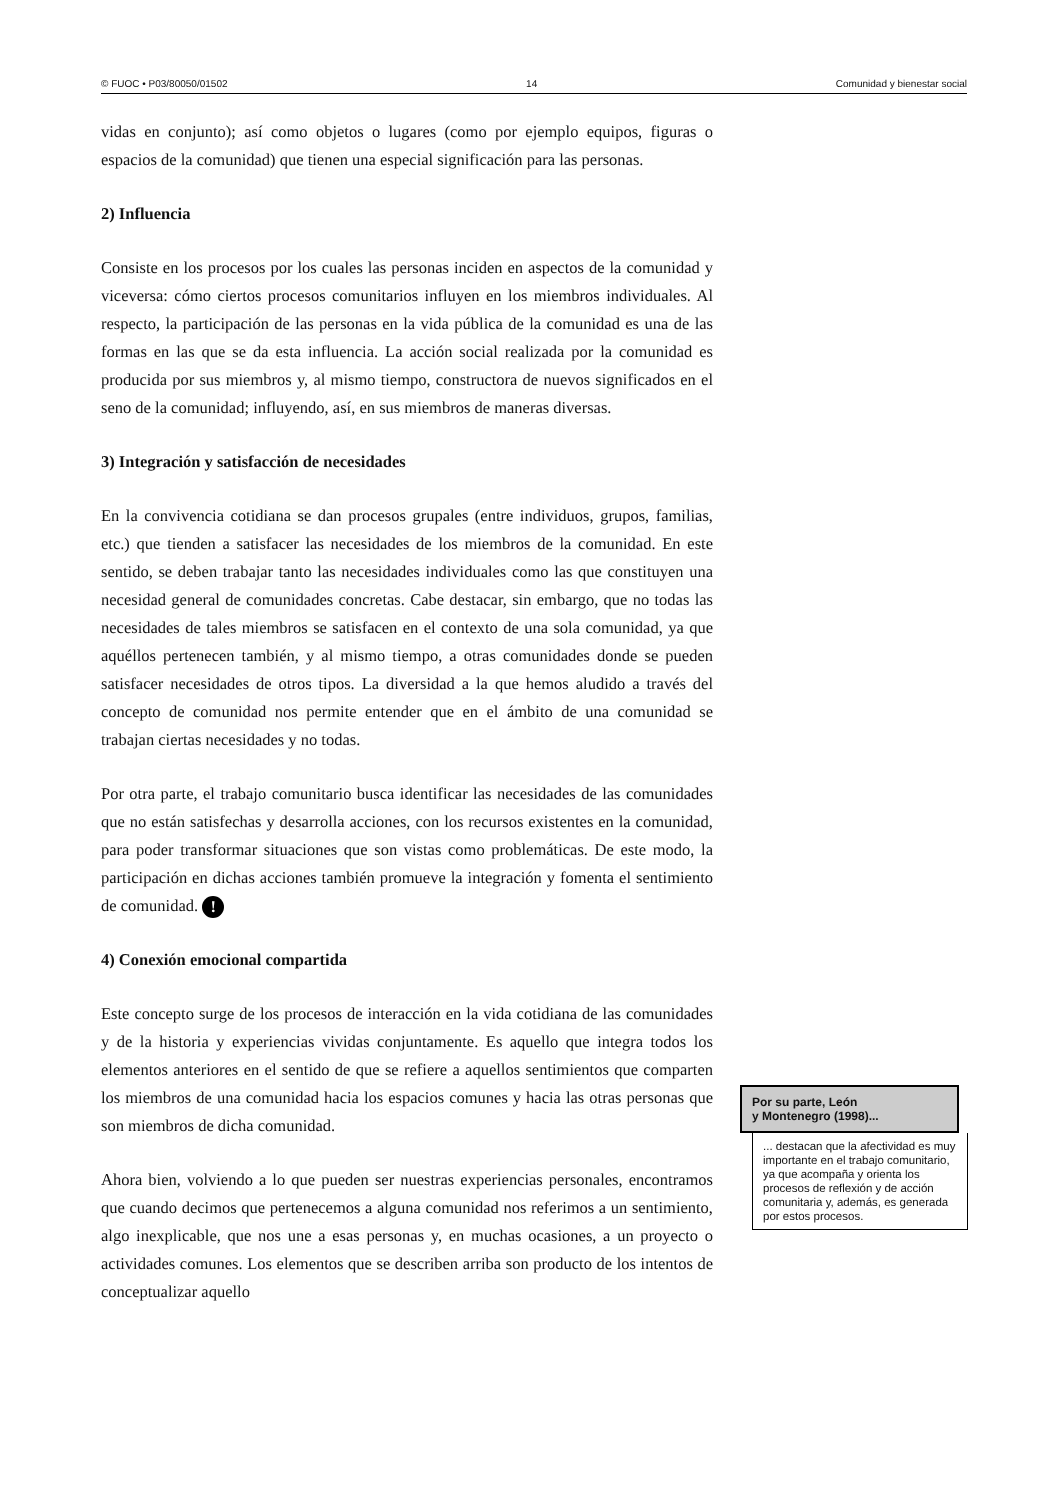© FUOC • P03/80050/01502 14 Comunidad y bienestar social
vidas en conjunto); así como objetos o lugares (como por ejemplo equipos, figuras o espacios de la comunidad) que tienen una especial significación para las personas.
2) Influencia
Consiste en los procesos por los cuales las personas inciden en aspectos de la comunidad y viceversa: cómo ciertos procesos comunitarios influyen en los miembros individuales. Al respecto, la participación de las personas en la vida pública de la comunidad es una de las formas en las que se da esta influencia. La acción social realizada por la comunidad es producida por sus miembros y, al mismo tiempo, constructora de nuevos significados en el seno de la comunidad; influyendo, así, en sus miembros de maneras diversas.
3) Integración y satisfacción de necesidades
En la convivencia cotidiana se dan procesos grupales (entre individuos, grupos, familias, etc.) que tienden a satisfacer las necesidades de los miembros de la comunidad. En este sentido, se deben trabajar tanto las necesidades individuales como las que constituyen una necesidad general de comunidades concretas. Cabe destacar, sin embargo, que no todas las necesidades de tales miembros se satisfacen en el contexto de una sola comunidad, ya que aquéllos pertenecen también, y al mismo tiempo, a otras comunidades donde se pueden satisfacer necesidades de otros tipos. La diversidad a la que hemos aludido a través del concepto de comunidad nos permite entender que en el ámbito de una comunidad se trabajan ciertas necesidades y no todas.
Por otra parte, el trabajo comunitario busca identificar las necesidades de las comunidades que no están satisfechas y desarrolla acciones, con los recursos existentes en la comunidad, para poder transformar situaciones que son vistas como problemáticas. De este modo, la participación en dichas acciones también promueve la integración y fomenta el sentimiento de comunidad. !
4) Conexión emocional compartida
Este concepto surge de los procesos de interacción en la vida cotidiana de las comunidades y de la historia y experiencias vividas conjuntamente. Es aquello que integra todos los elementos anteriores en el sentido de que se refiere a aquellos sentimientos que comparten los miembros de una comunidad hacia los espacios comunes y hacia las otras personas que son miembros de dicha comunidad.
Ahora bien, volviendo a lo que pueden ser nuestras experiencias personales, encontramos que cuando decimos que pertenecemos a alguna comunidad nos referimos a un sentimiento, algo inexplicable, que nos une a esas personas y, en muchas ocasiones, a un proyecto o actividades comunes. Los elementos que se describen arriba son producto de los intentos de conceptualizar aquello
Por su parte, León
y Montenegro (1998)...
... destacan que la afectividad es muy importante en el trabajo comunitario, ya que acompaña y orienta los procesos de reflexión y de acción comunitaria y, además, es generada por estos procesos.